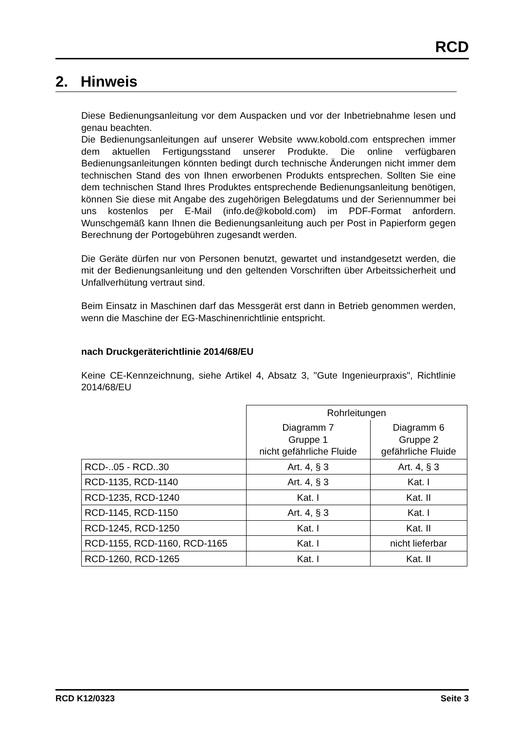RCD
2. Hinweis
Diese Bedienungsanleitung vor dem Auspacken und vor der Inbetriebnahme lesen und genau beachten.
Die Bedienungsanleitungen auf unserer Website www.kobold.com entsprechen immer dem aktuellen Fertigungsstand unserer Produkte. Die online verfügbaren Bedienungsanleitungen könnten bedingt durch technische Änderungen nicht immer dem technischen Stand des von Ihnen erworbenen Produkts entsprechen. Sollten Sie eine dem technischen Stand Ihres Produktes entsprechende Bedienungsanleitung benötigen, können Sie diese mit Angabe des zugehörigen Belegdatums und der Seriennummer bei uns kostenlos per E-Mail (info.de@kobold.com) im PDF-Format anfordern. Wunschgemäß kann Ihnen die Bedienungsanleitung auch per Post in Papierform gegen Berechnung der Portogebühren zugesandt werden.
Die Geräte dürfen nur von Personen benutzt, gewartet und instandgesetzt werden, die mit der Bedienungsanleitung und den geltenden Vorschriften über Arbeitssicherheit und Unfallverhütung vertraut sind.
Beim Einsatz in Maschinen darf das Messgerät erst dann in Betrieb genommen werden, wenn die Maschine der EG-Maschinenrichtlinie entspricht.
nach Druckgeräterichtlinie 2014/68/EU
Keine CE-Kennzeichnung, siehe Artikel 4, Absatz 3, "Gute Ingenieurpraxis", Richtlinie 2014/68/EU
| | Rohrleitungen | |
| | Diagramm 7 Gruppe 1 nicht gefährliche Fluide | Diagramm 6 Gruppe 2 gefährliche Fluide |
| RCD-..05 - RCD..30 | Art. 4, § 3 | Art. 4, § 3 |
| RCD-1135, RCD-1140 | Art. 4, § 3 | Kat. I |
| RCD-1235, RCD-1240 | Kat. I | Kat. II |
| RCD-1145, RCD-1150 | Art. 4, § 3 | Kat. I |
| RCD-1245, RCD-1250 | Kat. I | Kat. II |
| RCD-1155, RCD-1160, RCD-1165 | Kat. I | nicht lieferbar |
| RCD-1260, RCD-1265 | Kat. I | Kat. II |
RCD K12/0323 Seite 3